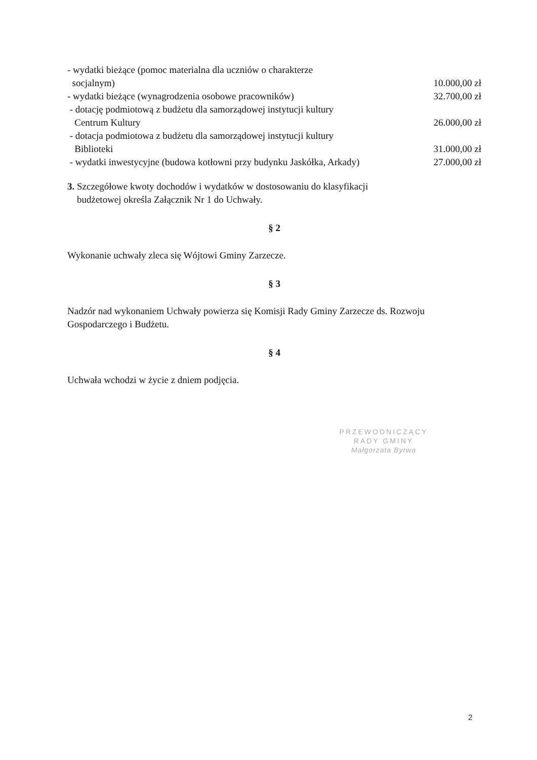- wydatki bieżące (pomoc materialna dla uczniów o charakterze
socjalnym)
10.000,00 zł
- wydatki bieżące (wynagrodzenia osobowe pracowników)
32.700,00 zł
- dotację podmiotową z budżetu dla samorządowej instytucji kultury
Centrum Kultury
26.000,00 zł
- dotacja podmiotowa z budżetu dla samorządowej instytucji kultury
Biblioteki
31.000,00 zł
- wydatki inwestycyjne (budowa kotłowni przy budynku Jaskółka, Arkady)
27.000,00 zł
3. Szczegółowe kwoty dochodów i wydatków w dostosowaniu do klasyfikacji
budżetowej określa Załącznik Nr 1 do Uchwały.
§ 2
Wykonanie uchwały zleca się Wójtowi Gminy Zarzecze.
§ 3
Nadzór nad wykonaniem Uchwały powierza się Komisji Rady Gminy Zarzecze ds. Rozwoju Gospodarczego i Budżetu.
§ 4
Uchwała wchodzi w życie z dniem podjęcia.
PRZEWODNICZĄCY
RADY GMINY
Małgorzata Byrwa
2